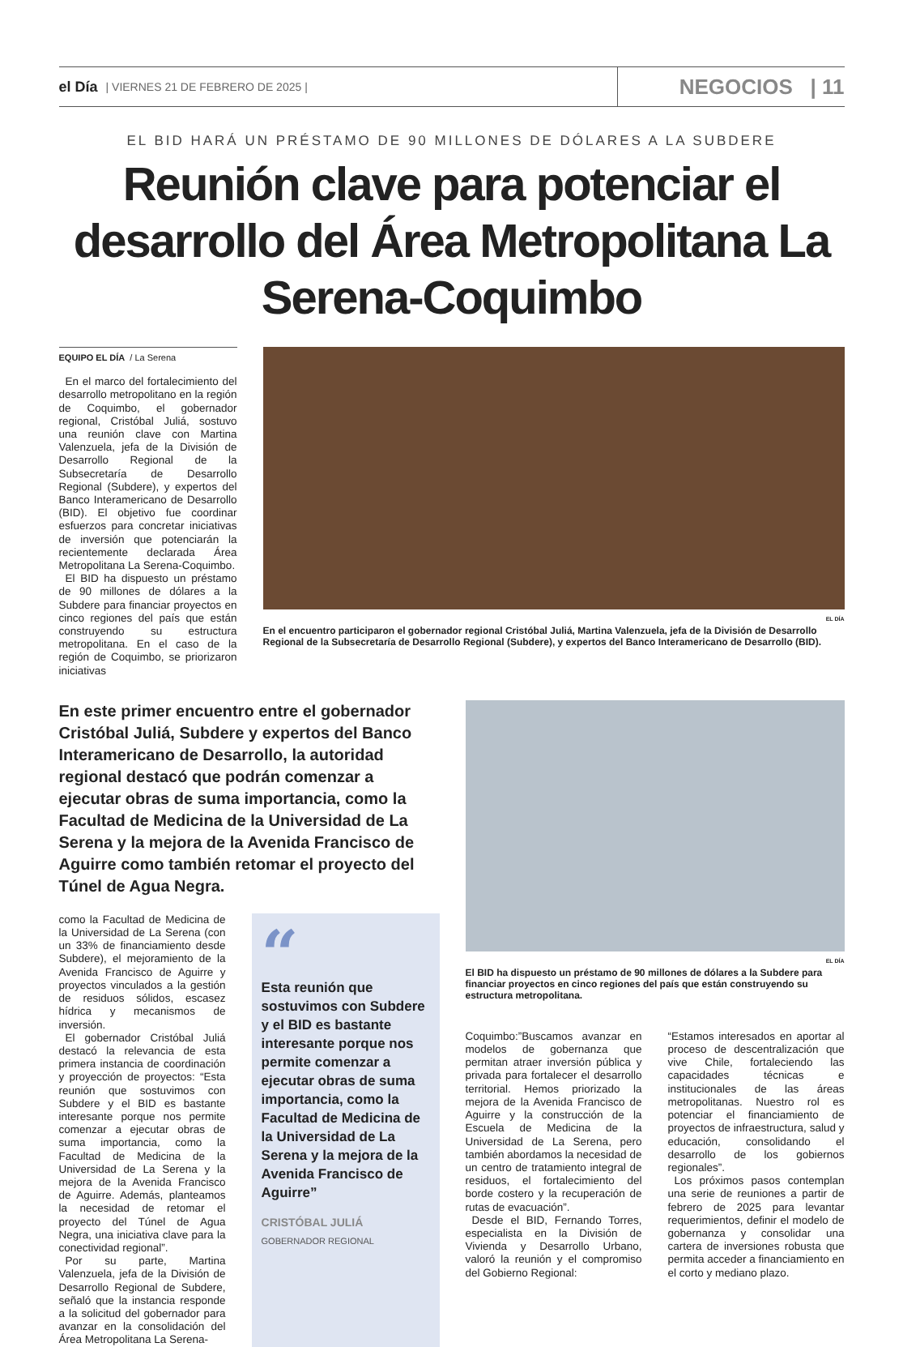el Día | VIERNES 21 DE FEBRERO DE 2025 |
NEGOCIOS | 11
EL BID HARÁ UN PRÉSTAMO DE 90 MILLONES DE DÓLARES A LA SUBDERE
Reunión clave para potenciar el desarrollo del Área Metropolitana La Serena-Coquimbo
EQUIPO EL DÍA / La Serena
En el marco del fortalecimiento del desarrollo metropolitano en la región de Coquimbo, el gobernador regional, Cristóbal Juliá, sostuvo una reunión clave con Martina Valenzuela, jefa de la División de Desarrollo Regional de la Subsecretaría de Desarrollo Regional (Subdere), y expertos del Banco Interamericano de Desarrollo (BID). El objetivo fue coordinar esfuerzos para concretar iniciativas de inversión que potenciarán la recientemente declarada Área Metropolitana La Serena-Coquimbo.
El BID ha dispuesto un préstamo de 90 millones de dólares a la Subdere para financiar proyectos en cinco regiones del país que están construyendo su estructura metropolitana. En el caso de la región de Coquimbo, se priorizaron iniciativas
EL DÍA
En el encuentro participaron el gobernador regional Cristóbal Juliá, Martina Valenzuela, jefa de la División de Desarrollo Regional de la Subsecretaría de Desarrollo Regional (Subdere), y expertos del Banco Interamericano de Desarrollo (BID).
En este primer encuentro entre el gobernador Cristóbal Juliá, Subdere y expertos del Banco Interamericano de Desarrollo, la autoridad regional destacó que podrán comenzar a ejecutar obras de suma importancia, como la Facultad de Medicina de la Universidad de La Serena y la mejora de la Avenida Francisco de Aguirre como también retomar el proyecto del Túnel de Agua Negra.
como la Facultad de Medicina de la Universidad de La Serena (con un 33% de financiamiento desde Subdere), el mejoramiento de la Avenida Francisco de Aguirre y proyectos vinculados a la gestión de residuos sólidos, escasez hídrica y mecanismos de inversión.
El gobernador Cristóbal Juliá destacó la relevancia de esta primera instancia de coordinación y proyección de proyectos: “Esta reunión que sostuvimos con Subdere y el BID es bastante interesante porque nos permite comenzar a ejecutar obras de suma importancia, como la Facultad de Medicina de la Universidad de La Serena y la mejora de la Avenida Francisco de Aguirre. Además, planteamos la necesidad de retomar el proyecto del Túnel de Agua Negra, una iniciativa clave para la conectividad regional”.
Por su parte, Martina Valenzuela, jefa de la División de Desarrollo Regional de Subdere, señaló que la instancia responde a la solicitud del gobernador para avanzar en la consolidación del Área Metropolitana La Serena-
“
Esta reunión que sostuvimos con Subdere y el BID es bastante interesante porque nos permite comenzar a ejecutar obras de suma importancia, como la Facultad de Medicina de la Universidad de La Serena y la mejora de la Avenida Francisco de Aguirre”
CRISTÓBAL JULIÁ
GOBERNADOR REGIONAL
EL DÍA
El BID ha dispuesto un préstamo de 90 millones de dólares a la Subdere para financiar proyectos en cinco regiones del país que están construyendo su estructura metropolitana.
Coquimbo:”Buscamos avanzar en modelos de gobernanza que permitan atraer inversión pública y privada para fortalecer el desarrollo territorial. Hemos priorizado la mejora de la Avenida Francisco de Aguirre y la construcción de la Escuela de Medicina de la Universidad de La Serena, pero también abordamos la necesidad de un centro de tratamiento integral de residuos, el fortalecimiento del borde costero y la recuperación de rutas de evacuación”.
Desde el BID, Fernando Torres, especialista en la División de Vivienda y Desarrollo Urbano, valoró la reunión y el compromiso del Gobierno Regional:
“Estamos interesados en aportar al proceso de descentralización que vive Chile, fortaleciendo las capacidades técnicas e institucionales de las áreas metropolitanas. Nuestro rol es potenciar el financiamiento de proyectos de infraestructura, salud y educación, consolidando el desarrollo de los gobiernos regionales”.
Los próximos pasos contemplan una serie de reuniones a partir de febrero de 2025 para levantar requerimientos, definir el modelo de gobernanza y consolidar una cartera de inversiones robusta que permita acceder a financiamiento en el corto y mediano plazo.